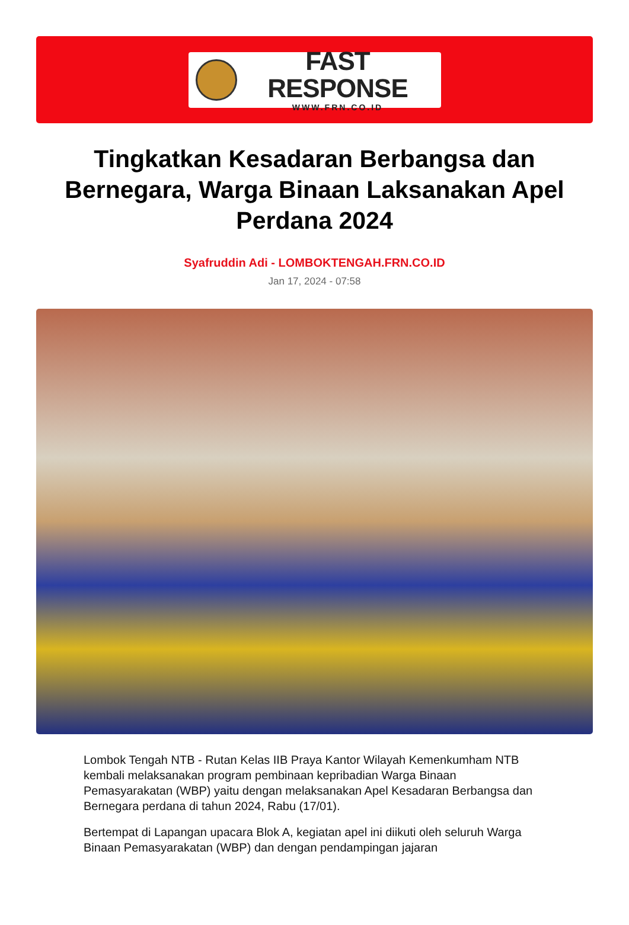FAST RESPONSE
WWW.FRN.CO.ID
Tingkatkan Kesadaran Berbangsa dan Bernegara, Warga Binaan Laksanakan Apel Perdana 2024
Syafruddin Adi - LOMBOKTENGAH.FRN.CO.ID
Jan 17, 2024 - 07:58
Lombok Tengah NTB - Rutan Kelas IIB Praya Kantor Wilayah Kemenkumham NTB kembali melaksanakan program pembinaan kepribadian Warga Binaan Pemasyarakatan (WBP) yaitu dengan melaksanakan Apel Kesadaran Berbangsa dan Bernegara perdana di tahun 2024, Rabu (17/01).
Bertempat di Lapangan upacara Blok A, kegiatan apel ini diikuti oleh seluruh Warga Binaan Pemasyarakatan (WBP) dan dengan pendampingan jajaran